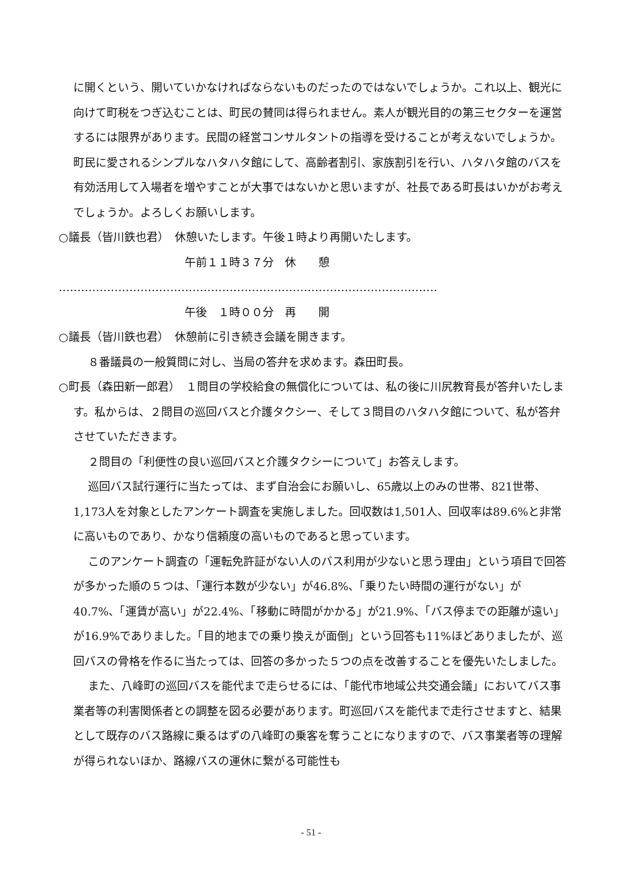に開くという、開いていかなければならないものだったのではないでしょうか。これ以上、観光に向けて町税をつぎ込むことは、町民の賛同は得られません。素人が観光目的の第三セクターを運営するには限界があります。民間の経営コンサルタントの指導を受けることが考えないでしょうか。町民に愛されるシンプルなハタハタ館にして、高齢者割引、家族割引を行い、ハタハタ館のバスを有効活用して入場者を増やすことが大事ではないかと思いますが、社長である町長はいかがお考えでしょうか。よろしくお願いします。
○議長（皆川鉄也君）　休憩いたします。午後１時より再開いたします。
午前１１時３７分　休　　憩
…………………………………………………………………………………………
午後　１時００分　再　　開
○議長（皆川鉄也君）　休憩前に引き続き会議を開きます。
８番議員の一般質問に対し、当局の答弁を求めます。森田町長。
○町長（森田新一郎君）　１問目の学校給食の無償化については、私の後に川尻教育長が答弁いたします。私からは、２問目の巡回バスと介護タクシー、そして３問目のハタハタ館について、私が答弁させていただきます。
２問目の「利便性の良い巡回バスと介護タクシーについて」お答えします。
巡回バス試行運行に当たっては、まず自治会にお願いし、65歳以上のみの世帯、821世帯、1,173人を対象としたアンケート調査を実施しました。回収数は1,501人、回収率は89.6%と非常に高いものであり、かなり信頼度の高いものであると思っています。
このアンケート調査の「運転免許証がない人のバス利用が少ないと思う理由」という項目で回答が多かった順の５つは、「運行本数が少ない」が46.8%、「乗りたい時間の運行がない」が40.7%、「運賃が高い」が22.4%、「移動に時間がかかる」が21.9%、「バス停までの距離が遠い」が16.9%でありました。「目的地までの乗り換えが面倒」という回答も11%ほどありましたが、巡回バスの骨格を作るに当たっては、回答の多かった５つの点を改善することを優先いたしました。
また、八峰町の巡回バスを能代まで走らせるには、「能代市地域公共交通会議」においてバス事業者等の利害関係者との調整を図る必要があります。町巡回バスを能代まで走行させますと、結果として既存のバス路線に乗るはずの八峰町の乗客を奪うことになりますので、バス事業者等の理解が得られないほか、路線バスの運休に繋がる可能性も
- 51 -